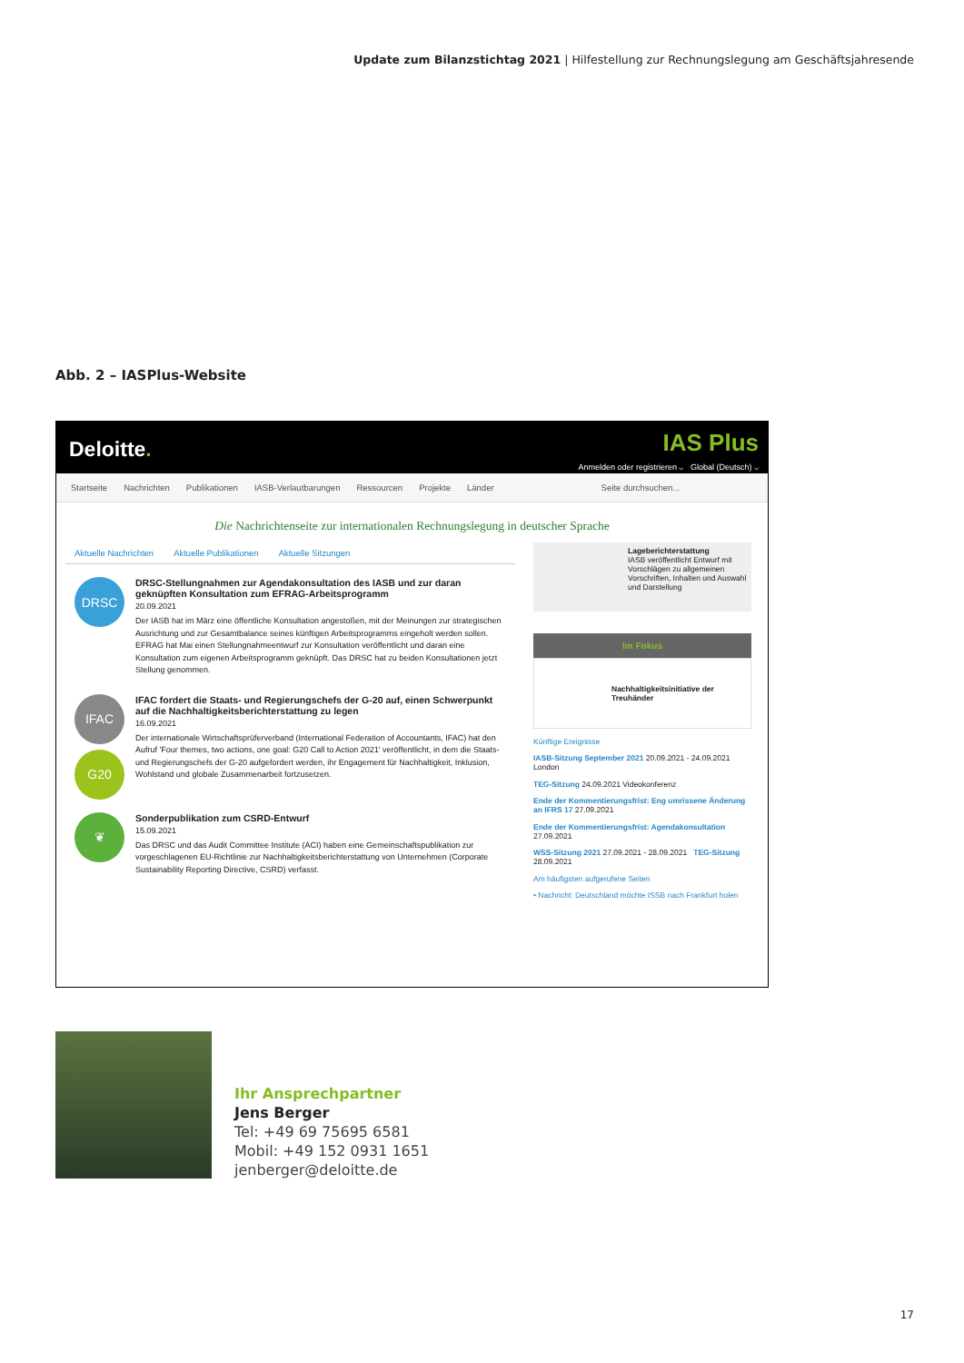Update zum Bilanzstichtag 2021 | Hilfestellung zur Rechnungslegung am Geschäftsjahresende
Abb. 2 – IASPlus-Website
Deloitte.
IAS Plus
Anmelden oder registrieren ⌵ Global (Deutsch) ⌵
Startseite Nachrichten Publikationen IASB-Verlautbarungen Ressourcen Projekte Länder Seite durchsuchen...
Die Nachrichtenseite zur internationalen Rechnungslegung in deutscher Sprache
Aktuelle Nachrichten Aktuelle Publikationen Aktuelle Sitzungen
DRSC
DRSC-Stellungnahmen zur Agendakonsultation des IASB und zur daran geknüpften Konsultation zum EFRAG-Arbeitsprogramm
20.09.2021
Der IASB hat im März eine öffentliche Konsultation angestoßen, mit der Meinungen zur strategischen Ausrichtung und zur Gesamtbalance seines künftigen Arbeitsprogramms eingeholt werden sollen. EFRAG hat Mai einen Stellungnahmeentwurf zur Konsultation veröffentlicht und daran eine Konsultation zum eigenen Arbeitsprogramm geknüpft. Das DRSC hat zu beiden Konsultationen jetzt Stellung genommen.
IFAC
G20
IFAC fordert die Staats- und Regierungschefs der G-20 auf, einen Schwerpunkt auf die Nachhaltigkeitsberichterstattung zu legen
16.09.2021
Der internationale Wirtschaftsprüferverband (International Federation of Accountants, IFAC) hat den Aufruf 'Four themes, two actions, one goal: G20 Call to Action 2021' veröffentlicht, in dem die Staats- und Regierungschefs der G-20 aufgefordert werden, ihr Engagement für Nachhaltigkeit, Inklusion, Wohlstand und globale Zusammenarbeit fortzusetzen.
❦
Sonderpublikation zum CSRD-Entwurf
15.09.2021
Das DRSC und das Audit Committee Institute (ACI) haben eine Gemeinschaftspublikation zur vorgeschlagenen EU-Richtlinie zur Nachhaltigkeitsberichterstattung von Unternehmen (Corporate Sustainability Reporting Directive, CSRD) verfasst.
Lageberichterstattung
IASB veröffentlicht Entwurf mit Vorschlägen zu allgemeinen Vorschriften, Inhalten und Auswahl und Darstellung
Im Fokus
Nachhaltigkeitsinitiative der Treuhänder
Künftige Ereignisse
IASB-Sitzung September 2021 20.09.2021 - 24.09.2021 London
TEG-Sitzung 24.09.2021 Videokonferenz
Ende der Kommentierungsfrist: Eng umrissene Änderung an IFRS 17 27.09.2021
Ende der Kommentierungsfrist: Agendakonsultation 27.09.2021
WSS-Sitzung 2021 27.09.2021 - 28.09.2021 TEG-Sitzung 28.09.2021
Am häufigsten aufgerufene Seiten
• Nachricht: Deutschland möchte ISSB nach Frankfurt holen
Ihr Ansprechpartner
Jens Berger
Tel: +49 69 75695 6581
Mobil: +49 152 0931 1651
jenberger@deloitte.de
17